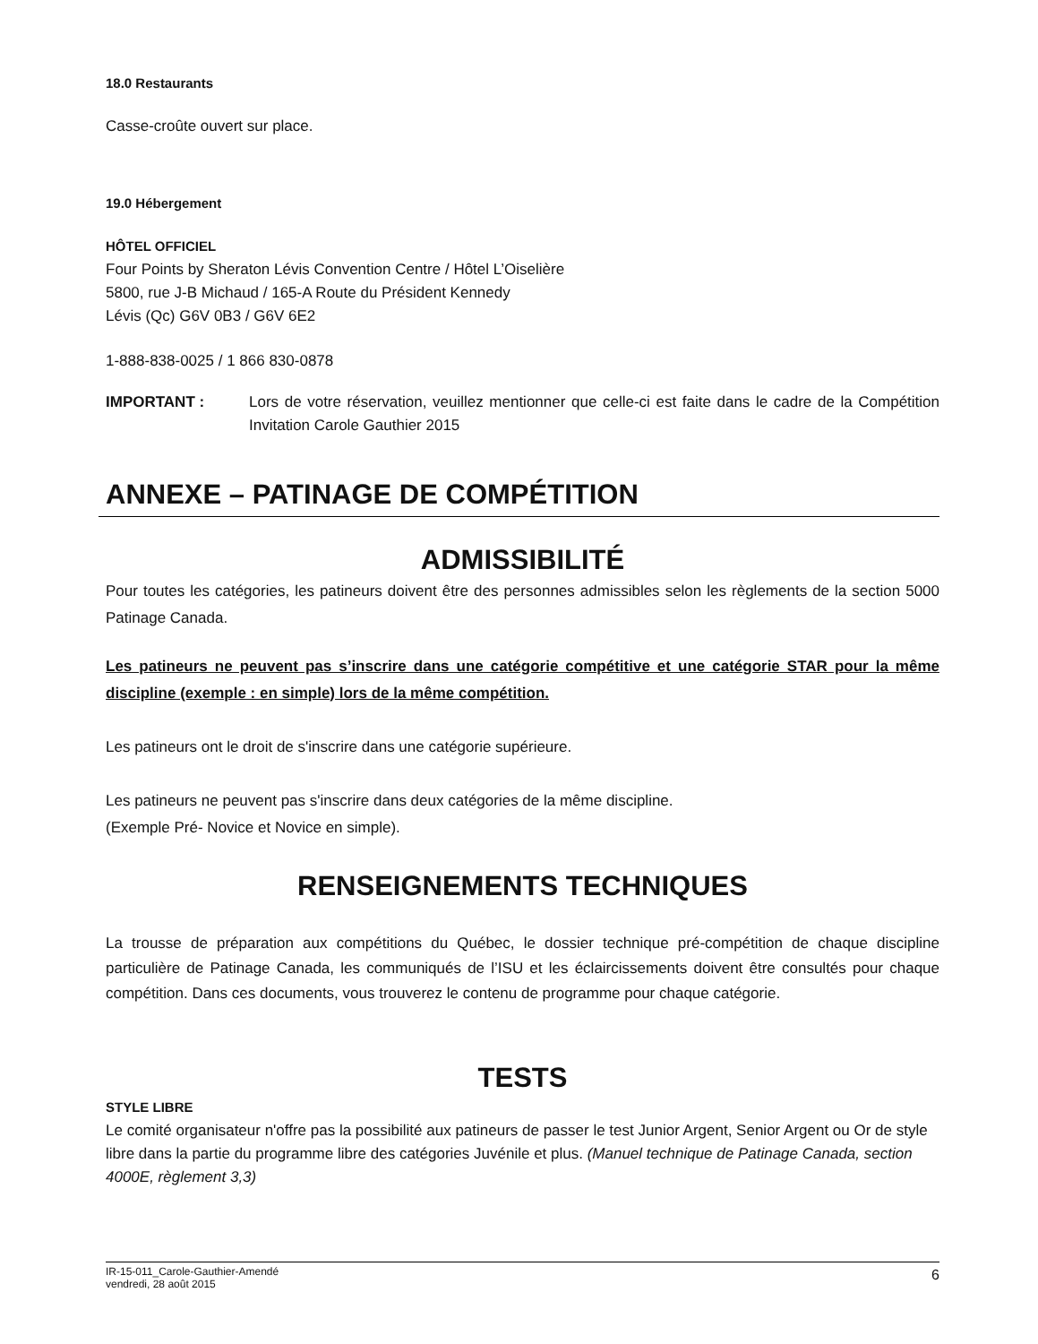18.0 Restaurants
Casse-croûte ouvert sur place.
19.0 Hébergement
HÔTEL OFFICIEL
Four Points by Sheraton Lévis Convention Centre / Hôtel L’Oiselière
5800, rue J-B Michaud / 165-A Route du Président Kennedy
Lévis (Qc) G6V 0B3 / G6V 6E2
1-888-838-0025 / 1 866 830-0878
IMPORTANT : Lors de votre réservation, veuillez mentionner que celle-ci est faite dans le cadre de la Compétition Invitation Carole Gauthier 2015
ANNEXE – PATINAGE DE COMPÉTITION
ADMISSIBILITÉ
Pour toutes les catégories, les patineurs doivent être des personnes admissibles selon les règlements de la section 5000 Patinage Canada.
Les patineurs ne peuvent pas s’inscrire dans une catégorie compétitive et une catégorie STAR pour la même discipline (exemple : en simple) lors de la même compétition.
Les patineurs ont le droit de s'inscrire dans une catégorie supérieure.
Les patineurs ne peuvent pas s'inscrire dans deux catégories de la même discipline.
(Exemple Pré- Novice et Novice en simple).
RENSEIGNEMENTS TECHNIQUES
La trousse de préparation aux compétitions du Québec, le dossier technique pré-compétition de chaque discipline particulière de Patinage Canada, les communiqués de l’ISU et les éclaircissements doivent être consultés pour chaque compétition. Dans ces documents, vous trouverez le contenu de programme pour chaque catégorie.
TESTS
STYLE LIBRE
Le comité organisateur n'offre pas la possibilité aux patineurs de passer le test Junior Argent, Senior Argent ou Or de style libre dans la partie du programme libre des catégories Juvénile et plus. (Manuel technique de Patinage Canada, section 4000E, règlement 3,3)
IR-15-011_Carole-Gauthier-Amendé
vendredi, 28 août 2015
6